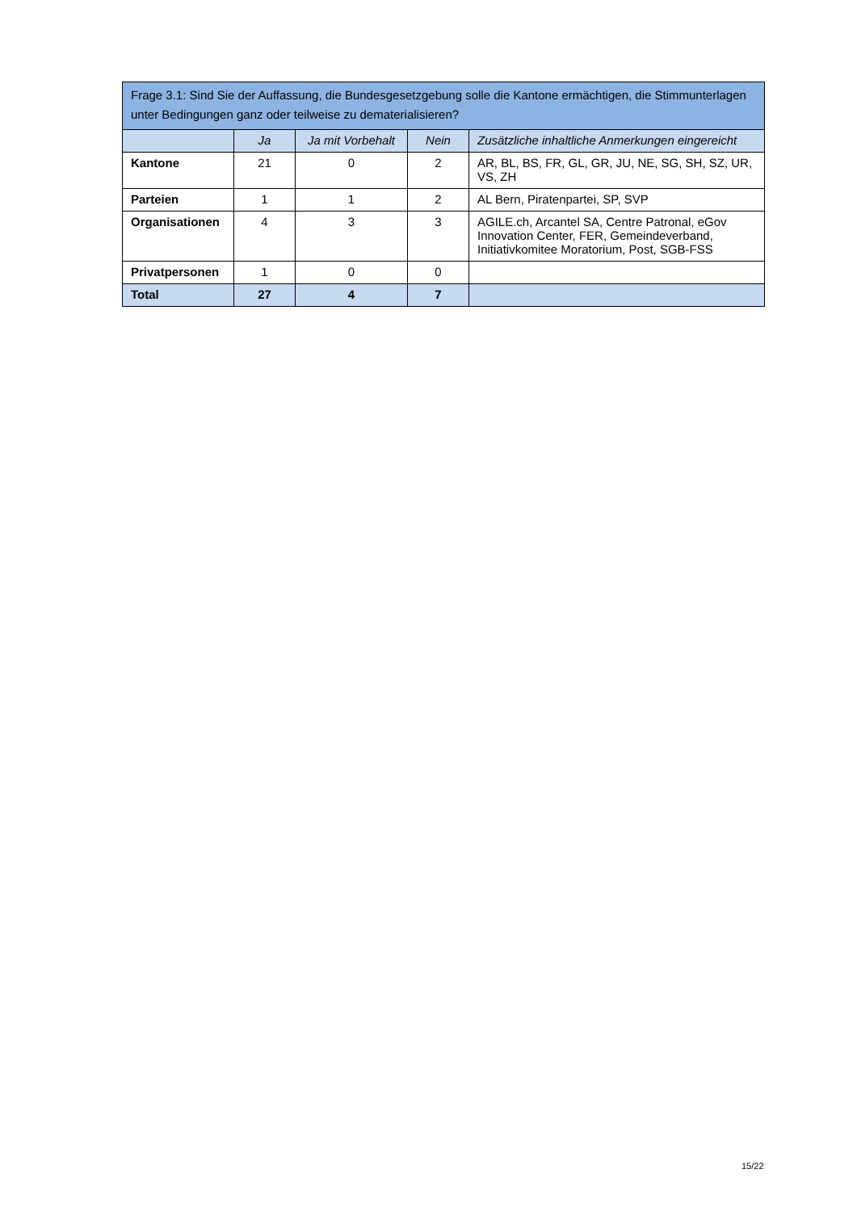| Frage 3.1: Sind Sie der Auffassung, die Bundesgesetzgebung solle die Kantone ermächtigen, die Stimmunterlagen unter Bedingungen ganz oder teilweise zu dematerialisieren? | | | | |
| --- | --- | --- | --- | --- |
| | Ja | Ja mit Vorbehalt | Nein | Zusätzliche inhaltliche Anmerkungen eingereicht |
| Kantone | 21 | 0 | 2 | AR, BL, BS, FR, GL, GR, JU, NE, SG, SH, SZ, UR, VS, ZH |
| Parteien | 1 | 1 | 2 | AL Bern, Piratenpartei, SP, SVP |
| Organisationen | 4 | 3 | 3 | AGILE.ch, Arcantel SA, Centre Patronal, eGov Innovation Center, FER, Gemeindeverband, Initiativkomitee Moratorium, Post, SGB-FSS |
| Privatpersonen | 1 | 0 | 0 | |
| Total | 27 | 4 | 7 | |
15/22